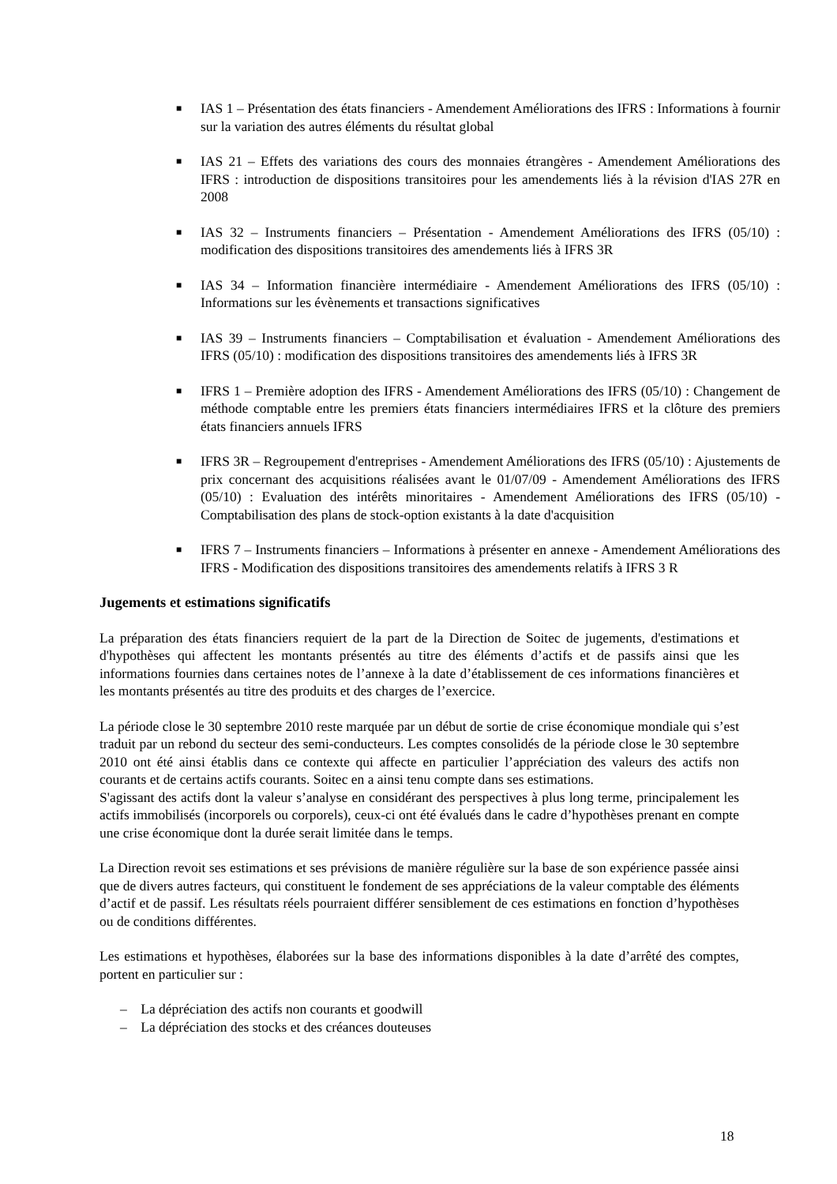■ IAS 1 – Présentation des états financiers - Amendement Améliorations des IFRS : Informations à fournir sur la variation des autres éléments du résultat global
■ IAS 21 – Effets des variations des cours des monnaies étrangères - Amendement Améliorations des IFRS : introduction de dispositions transitoires pour les amendements liés à la révision d'IAS 27R en 2008
■ IAS 32 – Instruments financiers – Présentation - Amendement Améliorations des IFRS (05/10) : modification des dispositions transitoires des amendements liés à IFRS 3R
■ IAS 34 – Information financière intermédiaire - Amendement Améliorations des IFRS (05/10) : Informations sur les évènements et transactions significatives
■ IAS 39 – Instruments financiers – Comptabilisation et évaluation - Amendement Améliorations des IFRS (05/10) : modification des dispositions transitoires des amendements liés à IFRS 3R
■ IFRS 1 – Première adoption des IFRS - Amendement Améliorations des IFRS (05/10) : Changement de méthode comptable entre les premiers états financiers intermédiaires IFRS et la clôture des premiers états financiers annuels IFRS
■ IFRS 3R – Regroupement d'entreprises - Amendement Améliorations des IFRS (05/10) : Ajustements de prix concernant des acquisitions réalisées avant le 01/07/09 - Amendement Améliorations des IFRS (05/10) : Evaluation des intérêts minoritaires - Amendement Améliorations des IFRS (05/10) - Comptabilisation des plans de stock-option existants à la date d'acquisition
■ IFRS 7 – Instruments financiers – Informations à présenter en annexe - Amendement Améliorations des IFRS - Modification des dispositions transitoires des amendements relatifs à IFRS 3 R
Jugements et estimations significatifs
La préparation des états financiers requiert de la part de la Direction de Soitec de jugements, d'estimations et d'hypothèses qui affectent les montants présentés au titre des éléments d’actifs et de passifs ainsi que les informations fournies dans certaines notes de l’annexe à la date d’établissement de ces informations financières et les montants présentés au titre des produits et des charges de l’exercice.
La période close le 30 septembre 2010 reste marquée par un début de sortie de crise économique mondiale qui s’est traduit par un rebond du secteur des semi-conducteurs. Les comptes consolidés de la période close le 30 septembre 2010 ont été ainsi établis dans ce contexte qui affecte en particulier l’appréciation des valeurs des actifs non courants et de certains actifs courants. Soitec en a ainsi tenu compte dans ses estimations.
S'agissant des actifs dont la valeur s’analyse en considérant des perspectives à plus long terme, principalement les actifs immobilisés (incorporels ou corporels), ceux-ci ont été évalués dans le cadre d’hypothèses prenant en compte une crise économique dont la durée serait limitée dans le temps.
La Direction revoit ses estimations et ses prévisions de manière régulière sur la base de son expérience passée ainsi que de divers autres facteurs, qui constituent le fondement de ses appréciations de la valeur comptable des éléments d’actif et de passif. Les résultats réels pourraient différer sensiblement de ces estimations en fonction d’hypothèses ou de conditions différentes.
Les estimations et hypothèses, élaborées sur la base des informations disponibles à la date d’arrêté des comptes, portent en particulier sur :
– La dépréciation des actifs non courants et goodwill
– La dépréciation des stocks et des créances douteuses
18